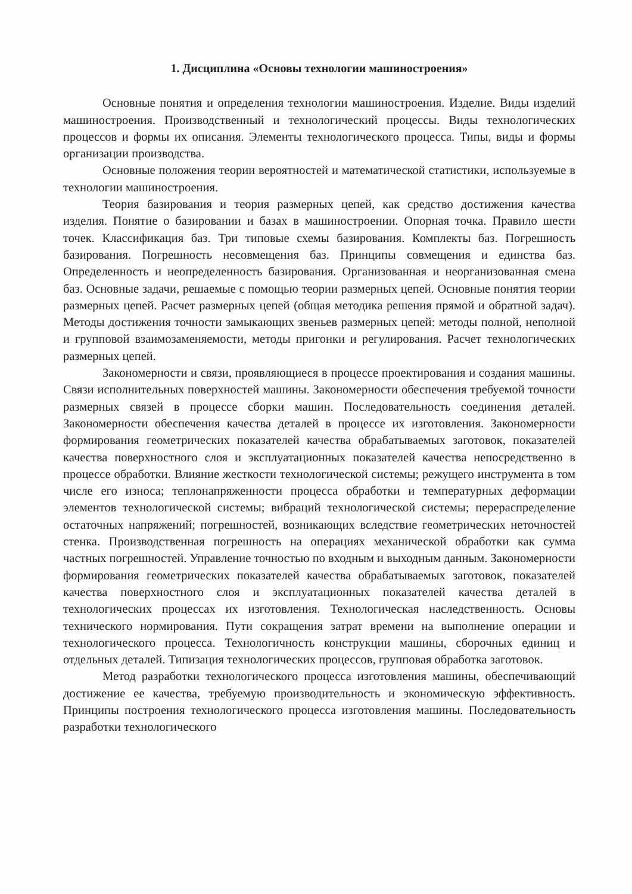1. Дисциплина «Основы технологии машиностроения»
Основные понятия и определения технологии машиностроения. Изделие. Виды изделий машиностроения. Производственный и технологический процессы. Виды технологических процессов и формы их описания. Элементы технологического процесса. Типы, виды и формы организации производства.
Основные положения теории вероятностей и математической статистики, используемые в технологии машиностроения.
Теория базирования и теория размерных цепей, как средство достижения качества изделия. Понятие о базировании и базах в машиностроении. Опорная точка. Правило шести точек. Классификация баз. Три типовые схемы базирования. Комплекты баз. Погрешность базирования. Погрешность несовмещения баз. Принципы совмещения и единства баз. Определенность и неопределенность базирования. Организованная и неорганизованная смена баз. Основные задачи, решаемые с помощью теории размерных цепей. Основные понятия теории размерных цепей. Расчет размерных цепей (общая методика решения прямой и обратной задач). Методы достижения точности замыкающих звеньев размерных цепей: методы полной, неполной и групповой взаимозаменяемости, методы пригонки и регулирования. Расчет технологических размерных цепей.
Закономерности и связи, проявляющиеся в процессе проектирования и создания машины. Связи исполнительных поверхностей машины. Закономерности обеспечения требуемой точности размерных связей в процессе сборки машин. Последовательность соединения деталей. Закономерности обеспечения качества деталей в процессе их изготовления. Закономерности формирования геометрических показателей качества обрабатываемых заготовок, показателей качества поверхностного слоя и эксплуатационных показателей качества непосредственно в процессе обработки. Влияние жесткости технологической системы; режущего инструмента в том числе его износа; теплонапряженности процесса обработки и температурных деформации элементов технологической системы; вибраций технологической системы; перераспределение остаточных напряжений; погрешностей, возникающих вследствие геометрических неточностей стенка. Производственная погрешность на операциях механической обработки как сумма частных погрешностей. Управление точностью по входным и выходным данным. Закономерности формирования геометрических показателей качества обрабатываемых заготовок, показателей качества поверхностного слоя и эксплуатационных показателей качества деталей в технологических процессах их изготовления. Технологическая наследственность. Основы технического нормирования. Пути сокращения затрат времени на выполнение операции и технологического процесса. Технологичность конструкции машины, сборочных единиц и отдельных деталей. Типизация технологических процессов, групповая обработка заготовок.
Метод разработки технологического процесса изготовления машины, обеспечивающий достижение ее качества, требуемую производительность и экономическую эффективность. Принципы построения технологического процесса изготовления машины. Последовательность разработки технологического